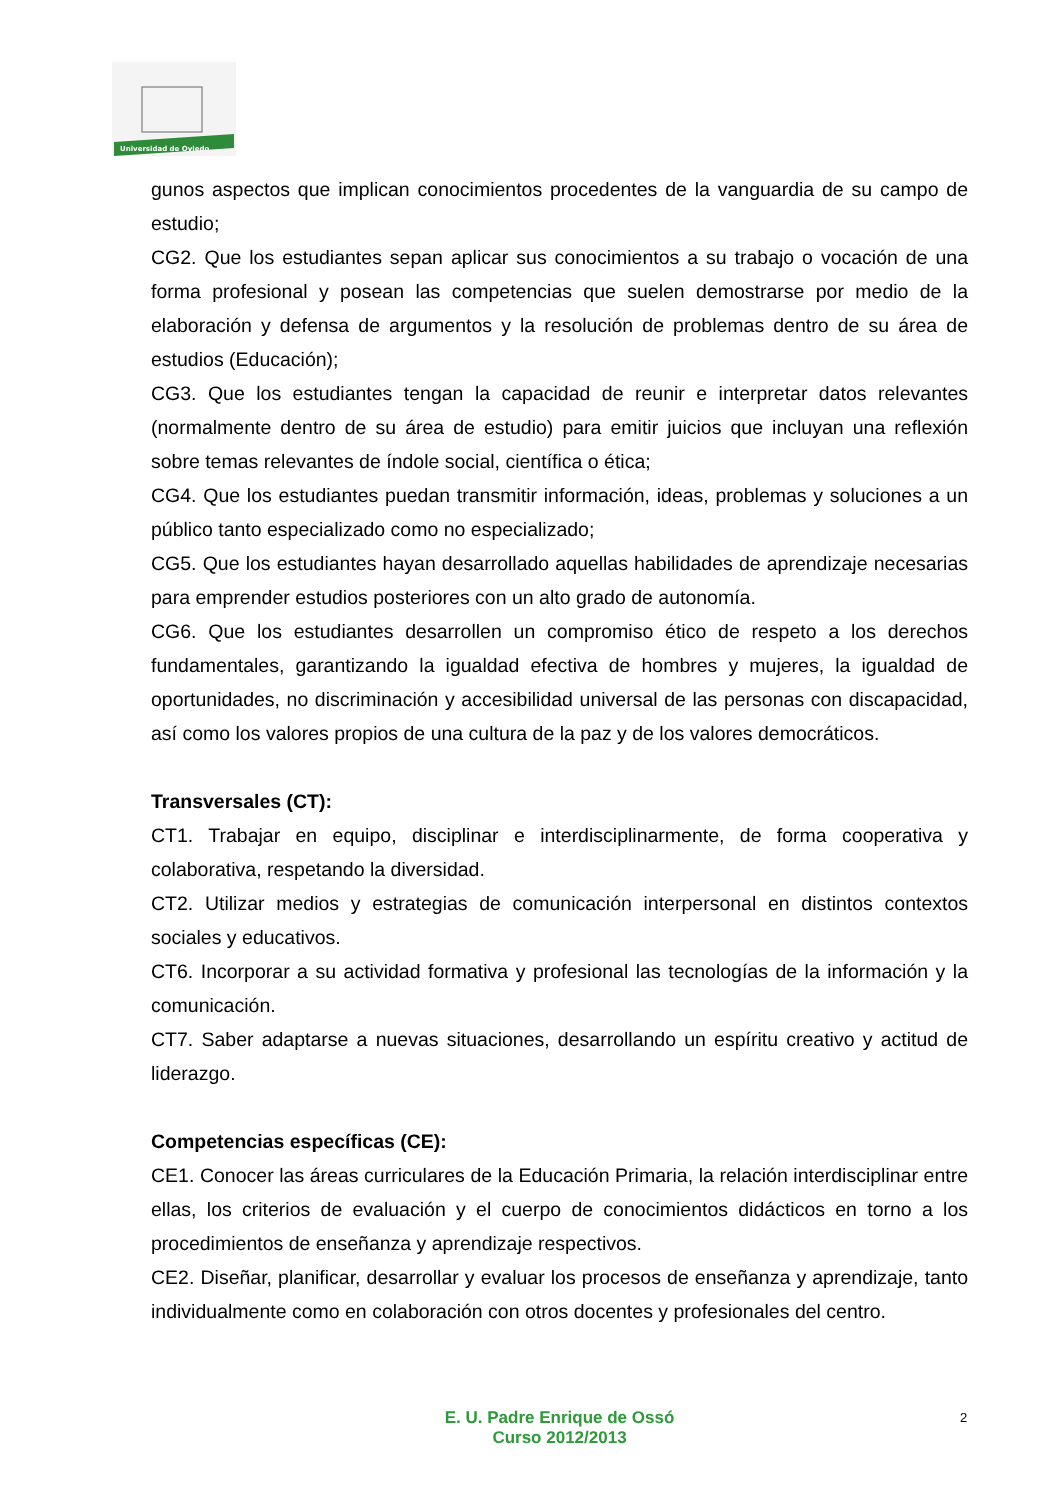Universidad de Oviedo
gunos aspectos que implican conocimientos procedentes de la vanguardia de su campo de estudio;
CG2. Que los estudiantes sepan aplicar sus conocimientos a su trabajo o vocación de una forma profesional y posean las competencias que suelen demostrarse por medio de la elaboración y defensa de argumentos y la resolución de problemas dentro de su área de estudios (Educación);
CG3. Que los estudiantes tengan la capacidad de reunir e interpretar datos relevantes (normalmente dentro de su área de estudio) para emitir juicios que incluyan una reflexión sobre temas relevantes de índole social, científica o ética;
CG4. Que los estudiantes puedan transmitir información, ideas, problemas y soluciones a un público tanto especializado como no especializado;
CG5. Que los estudiantes hayan desarrollado aquellas habilidades de aprendizaje necesarias para emprender estudios posteriores con un alto grado de autonomía.
CG6. Que los estudiantes desarrollen un compromiso ético de respeto a los derechos fundamentales, garantizando la igualdad efectiva de hombres y mujeres, la igualdad de oportunidades, no discriminación y accesibilidad universal de las personas con discapacidad, así como los valores propios de una cultura de la paz y de los valores democráticos.
Transversales (CT):
CT1. Trabajar en equipo, disciplinar e interdisciplinarmente, de forma cooperativa y colaborativa, respetando la diversidad.
CT2. Utilizar medios y estrategias de comunicación interpersonal en distintos contextos sociales y educativos.
CT6. Incorporar a su actividad formativa y profesional las tecnologías de la información y la comunicación.
CT7. Saber adaptarse a nuevas situaciones, desarrollando un espíritu creativo y actitud de liderazgo.
Competencias específicas (CE):
CE1. Conocer las áreas curriculares de la Educación Primaria, la relación interdisciplinar entre ellas, los criterios de evaluación y el cuerpo de conocimientos didácticos en torno a los procedimientos de enseñanza y aprendizaje respectivos.
CE2. Diseñar, planificar, desarrollar y evaluar los procesos de enseñanza y aprendizaje, tanto individualmente como en colaboración con otros docentes y profesionales del centro.
E. U. Padre Enrique de Ossó
Curso 2012/2013
2